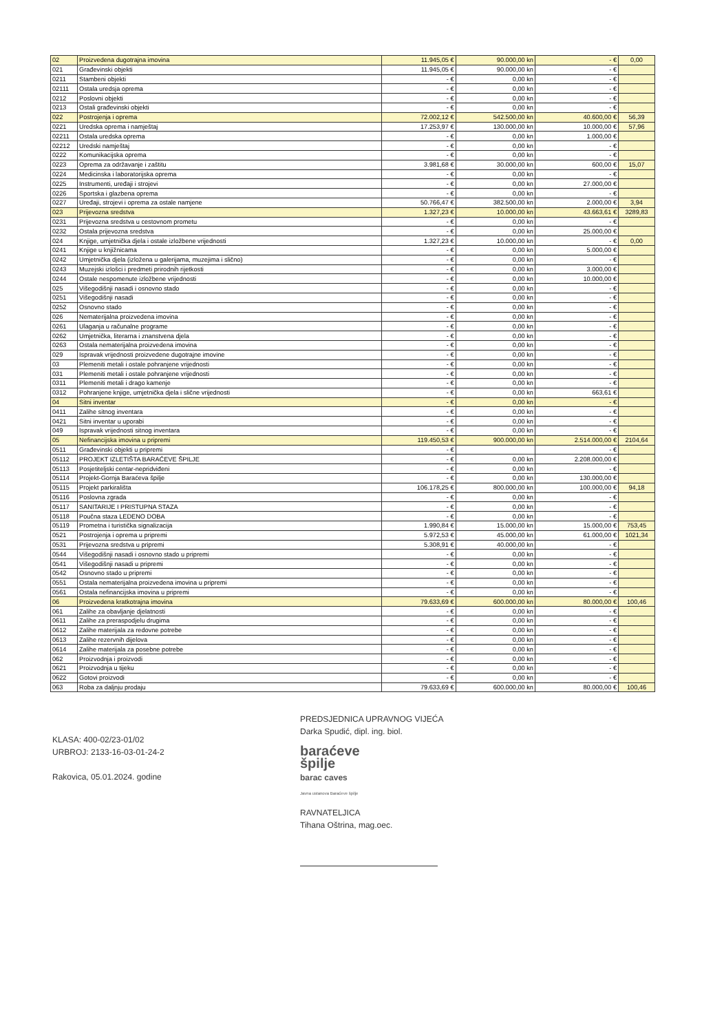| 02 | Proizvedena dugotrajna imovina | 11.945,05 € | 90.000,00 kn | - € | 0,00 |
| 021 | Građevinski objekti | 11.945,05 € | 90.000,00 kn | - € | |
| 0211 | Stambeni objekti | - € | 0,00 kn | - € | |
| 02111 | Ostala uredsja oprema | - € | 0,00 kn | - € | |
| 0212 | Poslovni objekti | - € | 0,00 kn | - € | |
| 0213 | Ostali građevinski objekti | - € | 0,00 kn | - € | |
| 022 | Postrojenja i oprema | 72.002,12 € | 542.500,00 kn | 40.600,00 € | 56,39 |
| 0221 | Uredska oprema i namještaj | 17.253,97 € | 130.000,00 kn | 10.000,00 € | 57,96 |
| 02211 | Ostala uredska oprema | - € | 0,00 kn | 1.000,00 € | |
| 02212 | Uredski namještaj | - € | 0,00 kn | - € | |
| 0222 | Komunikacijska oprema | - € | 0,00 kn | - € | |
| 0223 | Oprema za održavanje i zaštitu | 3.981,68 € | 30.000,00 kn | 600,00 € | 15,07 |
| 0224 | Medicinska i laboratorijska oprema | - € | 0,00 kn | - € | |
| 0225 | Instrumenti, uređaji i strojevi | - € | 0,00 kn | 27.000,00 € | |
| 0226 | Sportska i glazbena oprema | - € | 0,00 kn | - € | |
| 0227 | Uređaji, strojevi i oprema za ostale namjene | 50.766,47 € | 382.500,00 kn | 2.000,00 € | 3,94 |
| 023 | Prijevozna sredstva | 1.327,23 € | 10.000,00 kn | 43.663,61 € | 3289,83 |
| 0231 | Prijevozna sredstva u cestovnom prometu | - € | 0,00 kn | - € | |
| 0232 | Ostala prijevozna sredstva | - € | 0,00 kn | 25.000,00 € | |
| 024 | Knjige, umjetnička djela i ostale izložbene vrijednosti | 1.327,23 € | 10.000,00 kn | - € | 0,00 |
| 0241 | Knjige u knjižnicama | - € | 0,00 kn | 5.000,00 € | |
| 0242 | Umjetnička djela (izložena u galerijama, muzejima i slično) | - € | 0,00 kn | - € | |
| 0243 | Muzejski izlošci i predmeti prirodnih rijetkosti | - € | 0,00 kn | 3.000,00 € | |
| 0244 | Ostale nespomenute izložbene vrijednosti | - € | 0,00 kn | 10.000,00 € | |
| 025 | Višegodišnji nasadi i osnovno stado | - € | 0,00 kn | - € | |
| 0251 | Višegodišnji nasadi | - € | 0,00 kn | - € | |
| 0252 | Osnovno stado | - € | 0,00 kn | - € | |
| 026 | Nematerijalna proizvedena imovina | - € | 0,00 kn | - € | |
| 0261 | Ulaganja u računalne programe | - € | 0,00 kn | - € | |
| 0262 | Umjetnička, literarna i znanstvena djela | - € | 0,00 kn | - € | |
| 0263 | Ostala nematerijalna proizvedena imovina | - € | 0,00 kn | - € | |
| 029 | Ispravak vrijednosti proizvedene dugotrajne imovine | - € | 0,00 kn | - € | |
| 03 | Plemeniti metali i ostale pohranjene vrijednosti | - € | 0,00 kn | - € | |
| 031 | Plemeniti metali i ostale pohranjene vrijednosti | - € | 0,00 kn | - € | |
| 0311 | Plemeniti metali i drago kamenje | - € | 0,00 kn | - € | |
| 0312 | Pohranjene knjige, umjetnička djela i slične vrijednosti | - € | 0,00 kn | 663,61 € | |
| 04 | Sitni inventar | - € | 0,00 kn | - € | |
| 0411 | Zalihe sitnog inventara | - € | 0,00 kn | - € | |
| 0421 | Sitni inventar u uporabi | - € | 0,00 kn | - € | |
| 049 | Ispravak vrijednosti sitnog inventara | - € | 0,00 kn | - € | |
| 05 | Nefinancijska imovina u pripremi | 119.450,53 € | 900.000,00 kn | 2.514.000,00 € | 2104,64 |
| 0511 | Građevinski objekti u pripremi | - € | | - € | |
| 05112 | PROJEKT IZLETIŠTA BARAĆEVE ŠPILJE | - € | 0,00 kn | 2.208.000,00 € | |
| 05113 | Posjetiteljski centar-nepridviđeni | - € | 0,00 kn | - € | |
| 05114 | Projekt-Gornja Baraćeva špilje | - € | 0,00 kn | 130.000,00 € | |
| 05115 | Projekt parkirališta | 106.178,25 € | 800.000,00 kn | 100.000,00 € | 94,18 |
| 05116 | Poslovna zgrada | - € | 0,00 kn | - € | |
| 05117 | SANITARIJE I PRISTUPNA STAZA | - € | 0,00 kn | - € | |
| 05118 | Poučna staza LEDENO DOBA | - € | 0,00 kn | - € | |
| 05119 | Prometna i turistička signalizacija | 1.990,84 € | 15.000,00 kn | 15.000,00 € | 753,45 |
| 0521 | Postrojenja i oprema u pripremi | 5.972,53 € | 45.000,00 kn | 61.000,00 € | 1021,34 |
| 0531 | Prijevozna sredstva u pripremi | 5.308,91 € | 40.000,00 kn | - € | |
| 0544 | Višegodišnji nasadi i osnovno stado u pripremi | - € | 0,00 kn | - € | |
| 0541 | Višegodišnji nasadi u pripremi | - € | 0,00 kn | - € | |
| 0542 | Osnovno stado u pripremi | - € | 0,00 kn | - € | |
| 0551 | Ostala nematerijalna proizvedena imovina u pripremi | - € | 0,00 kn | - € | |
| 0561 | Ostala nefinancijska imovina u pripremi | - € | 0,00 kn | - € | |
| 06 | Proizvedena kratkotrajna imovina | 79.633,69 € | 600.000,00 kn | 80.000,00 € | 100,46 |
| 061 | Zalihe za obavljanje djelatnosti | - € | 0,00 kn | - € | |
| 0611 | Zalihe za preraspodjelu drugima | - € | 0,00 kn | - € | |
| 0612 | Zalihe materijala za redovne potrebe | - € | 0,00 kn | - € | |
| 0613 | Zalihe rezervnih dijelova | - € | 0,00 kn | - € | |
| 0614 | Zalihe materijala za posebne potrebe | - € | 0,00 kn | - € | |
| 062 | Proizvodnja i proizvodi | - € | 0,00 kn | - € | |
| 0621 | Proizvodnja u tijeku | - € | 0,00 kn | - € | |
| 0622 | Gotovi proizvodi | - € | 0,00 kn | - € | |
| 063 | Roba za daljnju prodaju | 79.633,69 € | 600.000,00 kn | 80.000,00 € | 100,46 |
KLASA: 400-02/23-01/02
URBROJ: 2133-16-03-01-24-2
Rakovica, 05.01.2024. godine
PREDSJEDNICA UPRAVNOG VIJEĆA
Darka Spudić, dipl. ing. biol.
baraćeve
špilje
barac caves
Javna ustanova Baraćeve špilje
RAVNATELJICA
Tihana Oštrina, mag.oec.